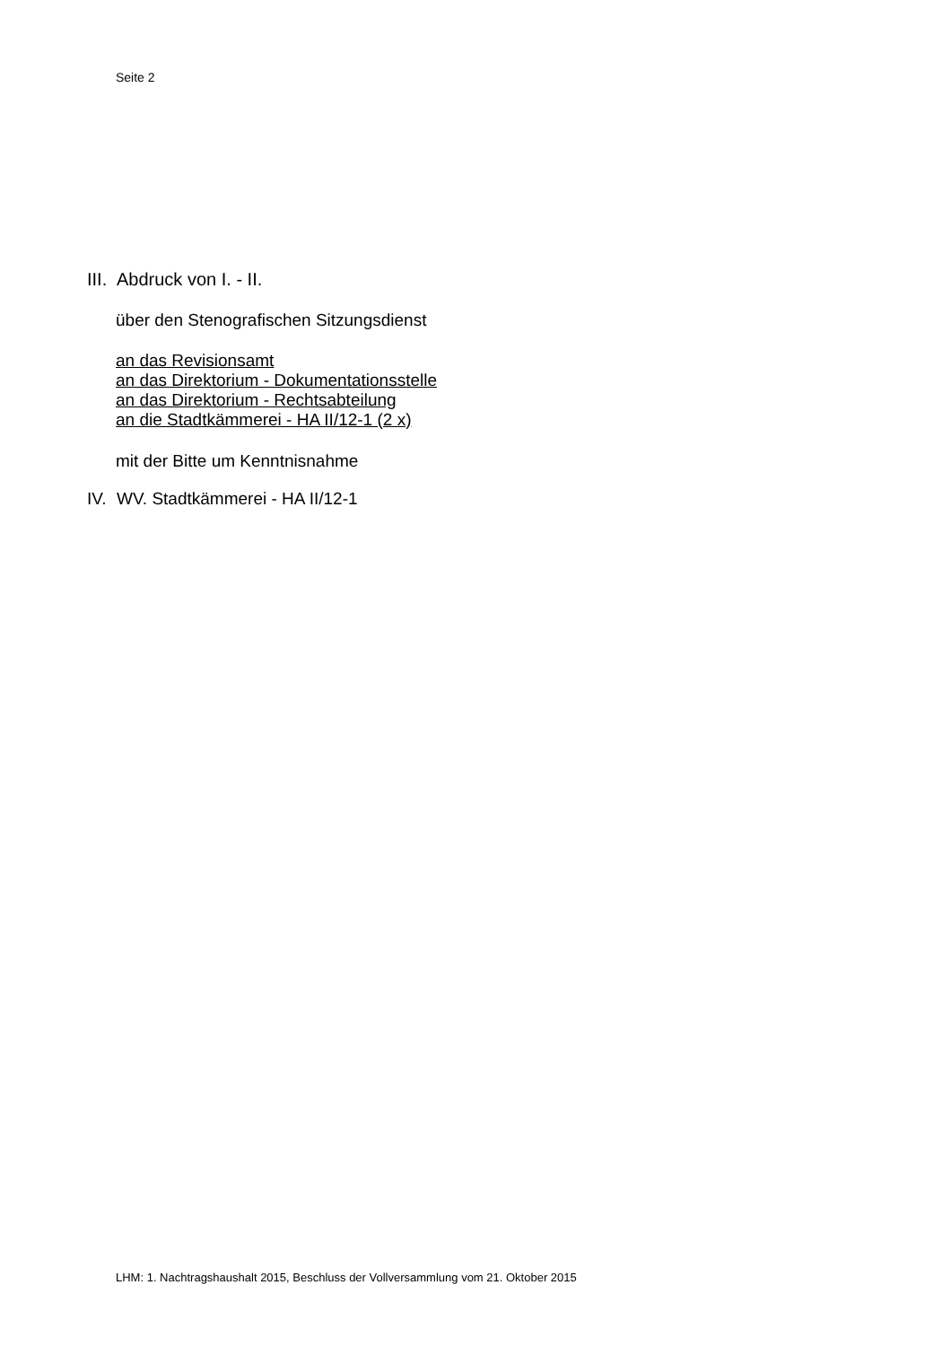Seite 2
III. Abdruck von I. - II.
über den Stenografischen Sitzungsdienst
an das Revisionsamt
an das Direktorium - Dokumentationsstelle
an das Direktorium - Rechtsabteilung
an die Stadtkämmerei - HA II/12-1 (2 x)
mit der Bitte um Kenntnisnahme
IV. WV. Stadtkämmerei - HA II/12-1
LHM: 1. Nachtragshaushalt 2015, Beschluss der Vollversammlung vom 21. Oktober 2015